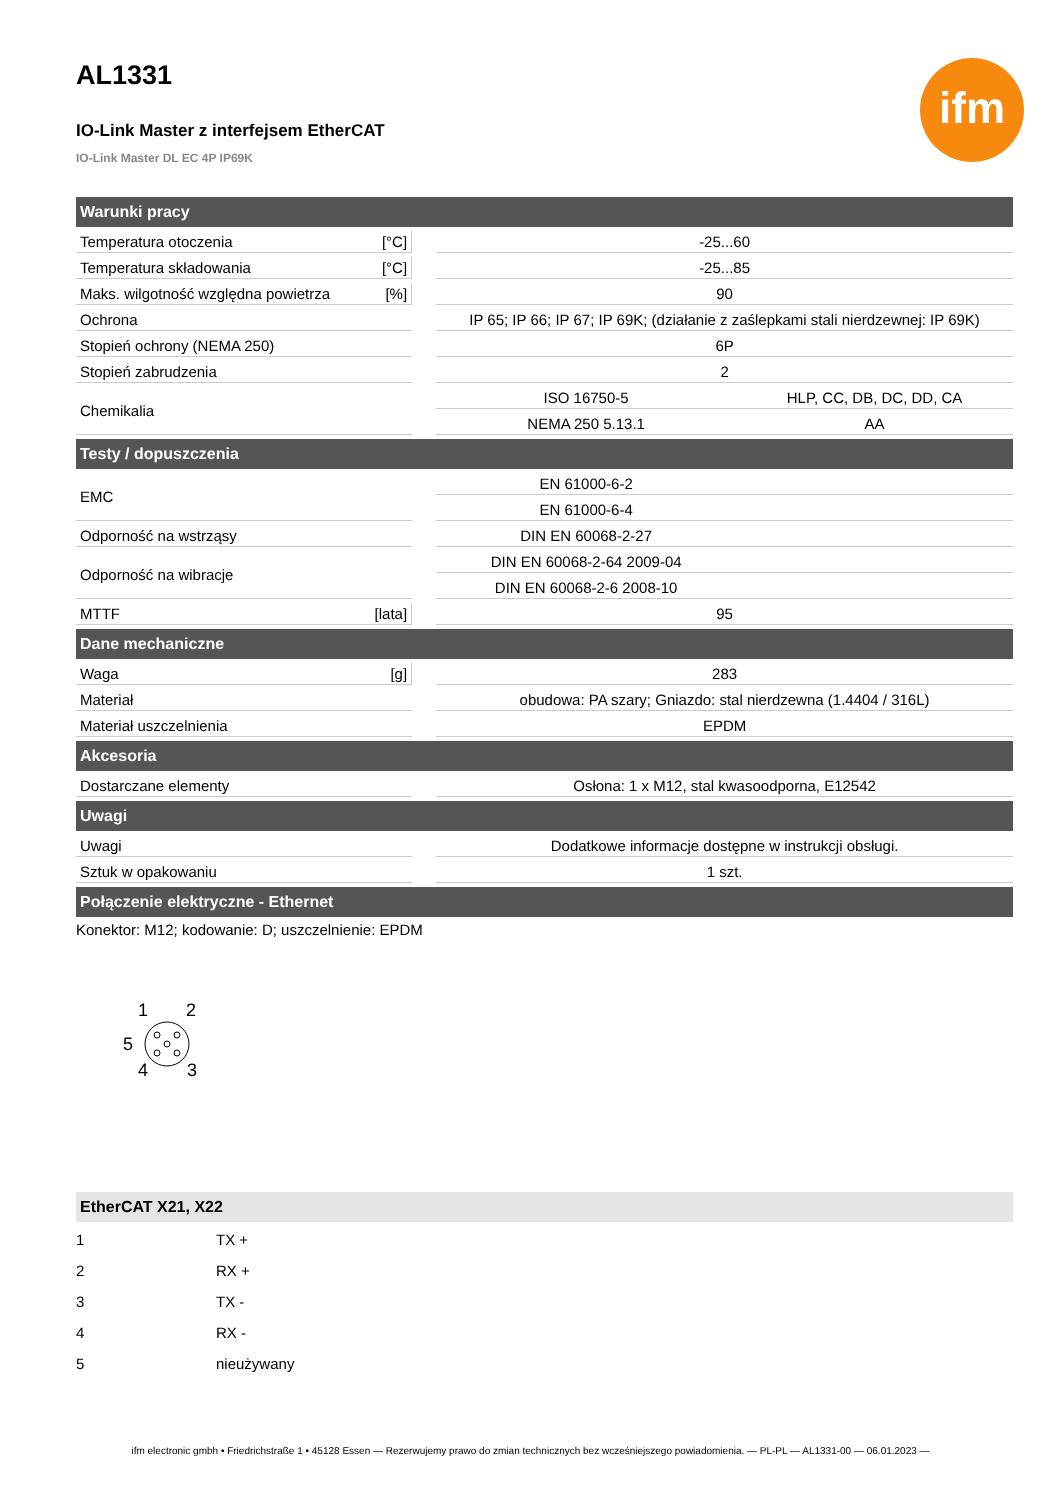ifm
AL1331
IO-Link Master z interfejsem EtherCAT
IO-Link Master DL EC 4P IP69K
| Warunki pracy | | | | |
| --- | --- | --- | --- | --- |
| Temperatura otoczenia | [°C] | | -25...60 | |
| Temperatura składowania | [°C] | | -25...85 | |
| Maks. wilgotność względna powietrza | [%] | | 90 | |
| Ochrona | | | IP 65; IP 66; IP 67; IP 69K; (działanie z zaślepkami stali nierdzewnej: IP 69K) | |
| Stopień ochrony (NEMA 250) | | | 6P | |
| Stopień zabrudzenia | | | 2 | |
| Chemikalia | | | ISO 16750-5 | HLP, CC, DB, DC, DD, CA |
| | | | NEMA 250 5.13.1 | AA |
| Testy / dopuszczenia | | | | |
| EMC | | | EN 61000-6-2 | |
| | | | EN 61000-6-4 | |
| Odporność na wstrząsy | | | DIN EN 60068-2-27 | |
| Odporność na wibracje | | | DIN EN 60068-2-64 2009-04 | |
| | | | DIN EN 60068-2-6 2008-10 | |
| MTTF | [lata] | | 95 | |
| Dane mechaniczne | | | | |
| Waga | [g] | | 283 | |
| Materiał | | | obudowa: PA szary; Gniazdo: stal nierdzewna (1.4404 / 316L) | |
| Materiał uszczelnienia | | | EPDM | |
| Akcesoria | | | | |
| Dostarczane elementy | | | Osłona: 1 x M12, stal kwasoodporna, E12542 | |
| Uwagi | | | | |
| Uwagi | | | Dodatkowe informacje dostępne w instrukcji obsługi. | |
| Sztuk w opakowaniu | | | 1 szt. | |
| Połączenie elektryczne - Ethernet | | | | |
Konektor: M12; kodowanie: D; uszczelnienie: EPDM
1
2
5
4
3
EtherCAT X21, X22
| 1 | TX + |
| 2 | RX + |
| 3 | TX - |
| 4 | RX - |
| 5 | nieużywany |
ifm electronic gmbh • Friedrichstraße 1 • 45128 Essen — Rezerwujemy prawo do zmian technicznych bez wcześniejszego powiadomienia. — PL-PL — AL1331-00 — 06.01.2023 —